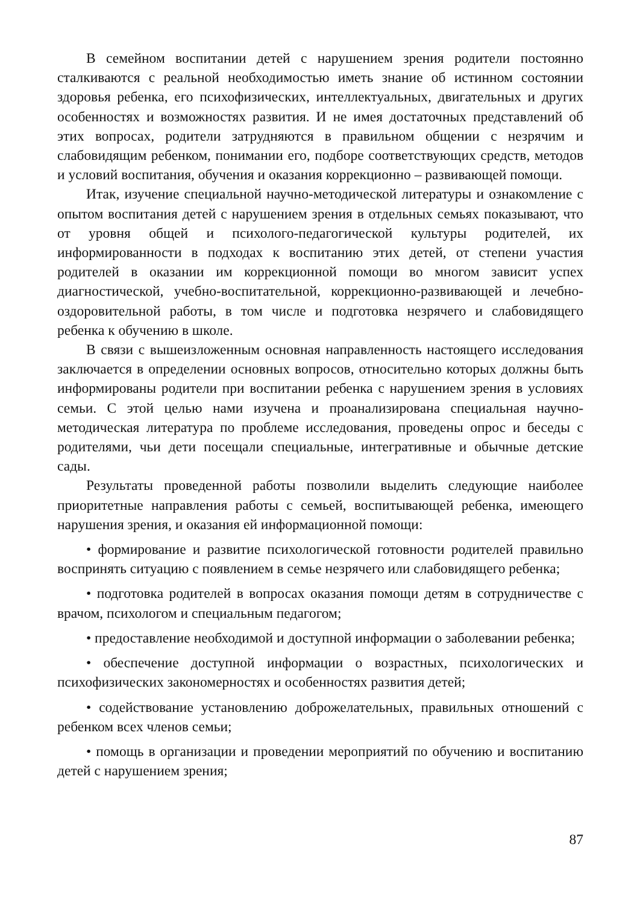В семейном воспитании детей с нарушением зрения родители постоянно сталкиваются с реальной необходимостью иметь знание об истинном состоянии здоровья ребенка, его психофизических, интеллектуальных, двигательных и других особенностях и возможностях развития. И не имея достаточных представлений об этих вопросах, родители затрудняются в правильном общении с незрячим и слабовидящим ребенком, понимании его, подборе соответствующих средств, методов и условий воспитания, обучения и оказания коррекционно – развивающей помощи.
Итак, изучение специальной научно-методической литературы и ознакомление с опытом воспитания детей с нарушением зрения в отдельных семьях показывают, что от уровня общей и психолого-педагогической культуры родителей, их информированности в подходах к воспитанию этих детей, от степени участия родителей в оказании им коррекционной помощи во многом зависит успех диагностической, учебно-воспитательной, коррекционно-развивающей и лечебно-оздоровительной работы, в том числе и подготовка незрячего и слабовидящего ребенка к обучению в школе.
В связи с вышеизложенным основная направленность настоящего исследования заключается в определении основных вопросов, относительно которых должны быть информированы родители при воспитании ребенка с нарушением зрения в условиях семьи. С этой целью нами изучена и проанализирована специальная научно-методическая литература по проблеме исследования, проведены опрос и беседы с родителями, чьи дети посещали специальные, интегративные и обычные детские сады.
Результаты проведенной работы позволили выделить следующие наиболее приоритетные направления работы с семьей, воспитывающей ребенка, имеющего нарушения зрения, и оказания ей информационной помощи:
• формирование и развитие психологической готовности родителей правильно воспринять ситуацию с появлением в семье незрячего или слабовидящего ребенка;
• подготовка родителей в вопросах оказания помощи детям в сотрудничестве с врачом, психологом и специальным педагогом;
• предоставление необходимой и доступной информации о заболевании ребенка;
• обеспечение доступной информации о возрастных, психологических и психофизических закономерностях и особенностях развития детей;
• содействование установлению доброжелательных, правильных отношений с ребенком всех членов семьи;
• помощь в организации и проведении мероприятий по обучению и воспитанию детей с нарушением зрения;
87